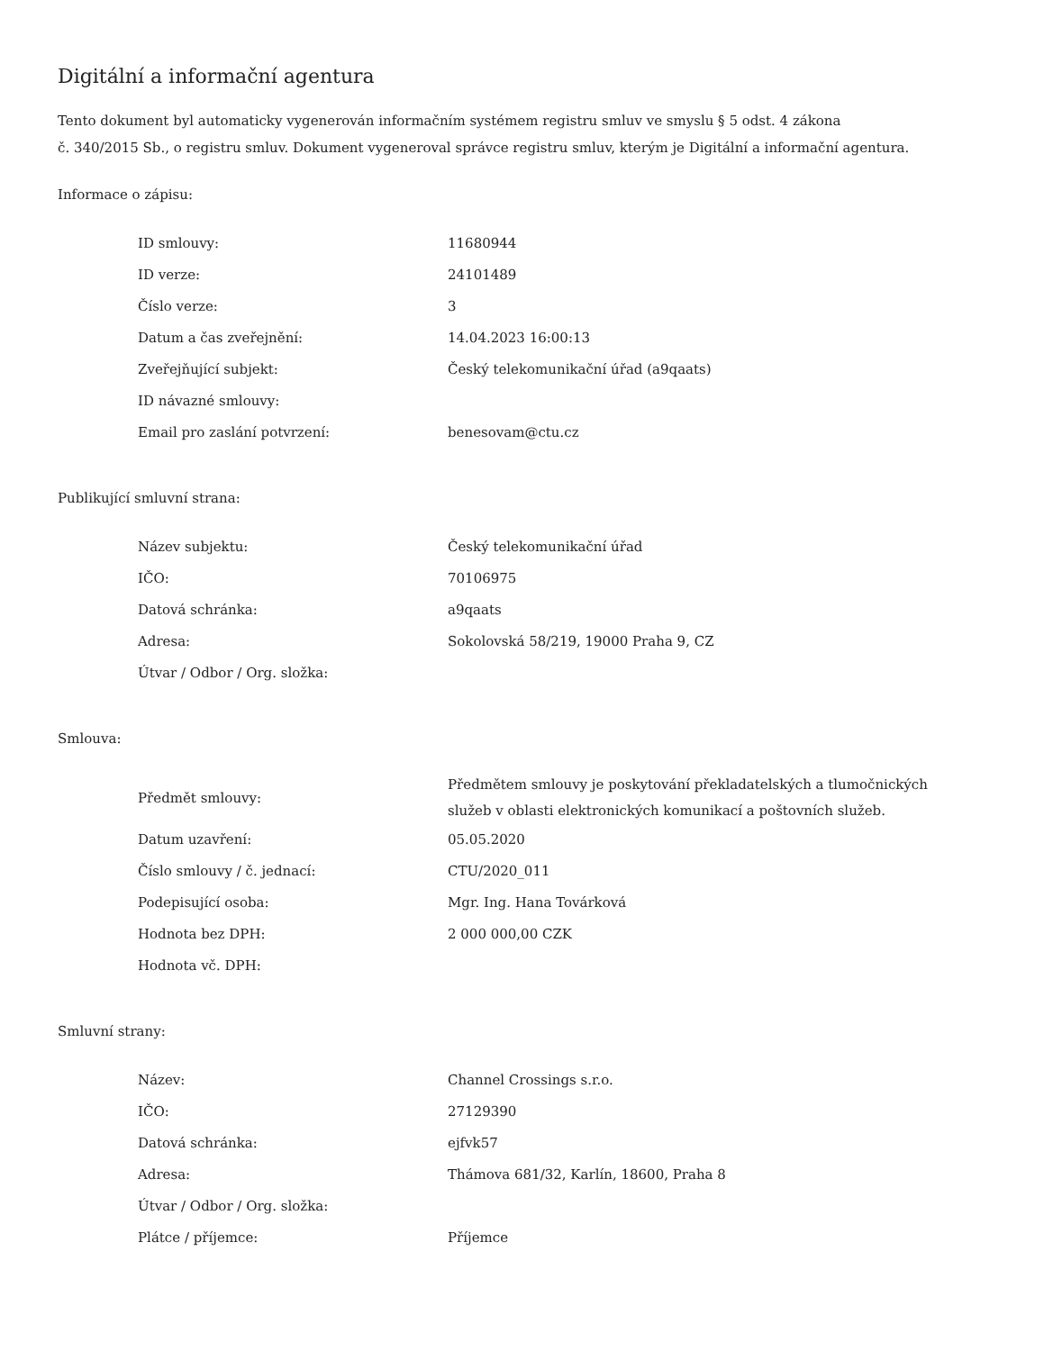Digitální a informační agentura
Tento dokument byl automaticky vygenerován informačním systémem registru smluv ve smyslu § 5 odst. 4 zákona
č. 340/2015 Sb., o registru smluv. Dokument vygeneroval správce registru smluv, kterým je Digitální a informační agentura.
Informace o zápisu:
| ID smlouvy: | 11680944 |
| ID verze: | 24101489 |
| Číslo verze: | 3 |
| Datum a čas zveřejnění: | 14.04.2023 16:00:13 |
| Zveřejňující subjekt: | Český telekomunikační úřad (a9qaats) |
| ID návazné smlouvy: | |
| Email pro zaslání potvrzení: | benesovam@ctu.cz |
Publikující smluvní strana:
| Název subjektu: | Český telekomunikační úřad |
| IČO: | 70106975 |
| Datová schránka: | a9qaats |
| Adresa: | Sokolovská 58/219, 19000 Praha 9, CZ |
| Útvar / Odbor / Org. složka: | |
Smlouva:
| Předmět smlouvy: | Předmětem smlouvy je poskytování překladatelských a tlumočnických služeb v oblasti elektronických komunikací a poštovních služeb. |
| Datum uzavření: | 05.05.2020 |
| Číslo smlouvy / č. jednací: | CTU/2020_011 |
| Podepisující osoba: | Mgr. Ing. Hana Továrková |
| Hodnota bez DPH: | 2 000 000,00 CZK |
| Hodnota vč. DPH: | |
Smluvní strany:
| Název: | Channel Crossings s.r.o. |
| IČO: | 27129390 |
| Datová schránka: | ejfvk57 |
| Adresa: | Thámova 681/32, Karlín, 18600, Praha 8 |
| Útvar / Odbor / Org. složka: | |
| Plátce / příjemce: | Příjemce |